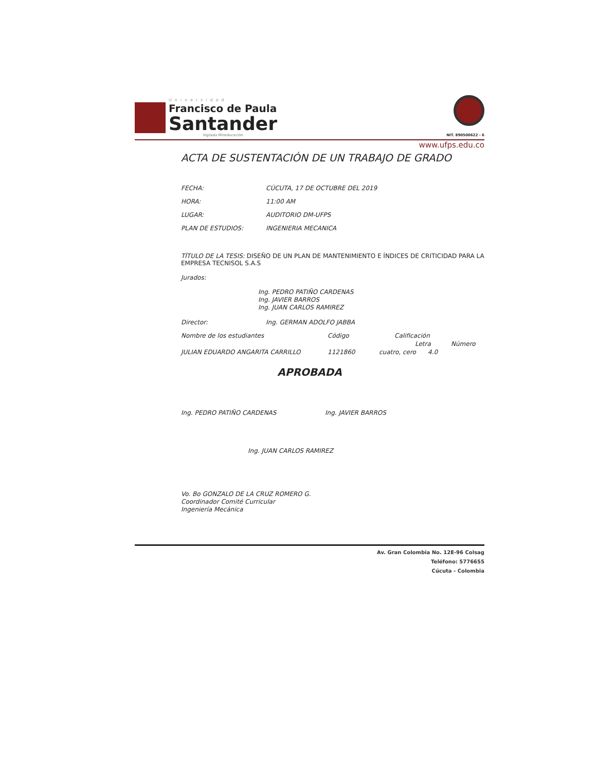Universidad
Francisco de Paula
Santander
Vigilada Mineducación
NIT. 890500622 - 6
www.ufps.edu.co
ACTA DE SUSTENTACIÓN DE UN TRABAJO DE GRADO
FECHA: CÚCUTA, 17 DE OCTUBRE DEL 2019
HORA: 11:00 AM
LUGAR: AUDITORIO DM-UFPS
PLAN DE ESTUDIOS: INGENIERIA MECANICA
TÍTULO DE LA TESIS: DISEÑO DE UN PLAN DE MANTENIMIENTO E ÍNDICES DE CRITICIDAD PARA LA EMPRESA TECNISOL S.A.S
Jurados:
Ing. PEDRO PATIÑO CARDENAS
Ing. JAVIER BARROS
Ing. JUAN CARLOS RAMIREZ
Director: Ing. GERMAN ADOLFO JABBA
Nombre de los estudiantes Código Calificación
Letra Número
JULIAN EDUARDO ANGARITA CARRILLO 1121860 cuatro, cero 4.0
APROBADA
Ing. PEDRO PATIÑO CARDENAS Ing. JAVIER BARROS
Ing. JUAN CARLOS RAMIREZ
Vo. Bo GONZALO DE LA CRUZ ROMERO G.
Coordinador Comité Curricular
Ingeniería Mecánica
Av. Gran Colombia No. 12E-96 Colsag
Teléfono: 5776655
Cúcuta - Colombia